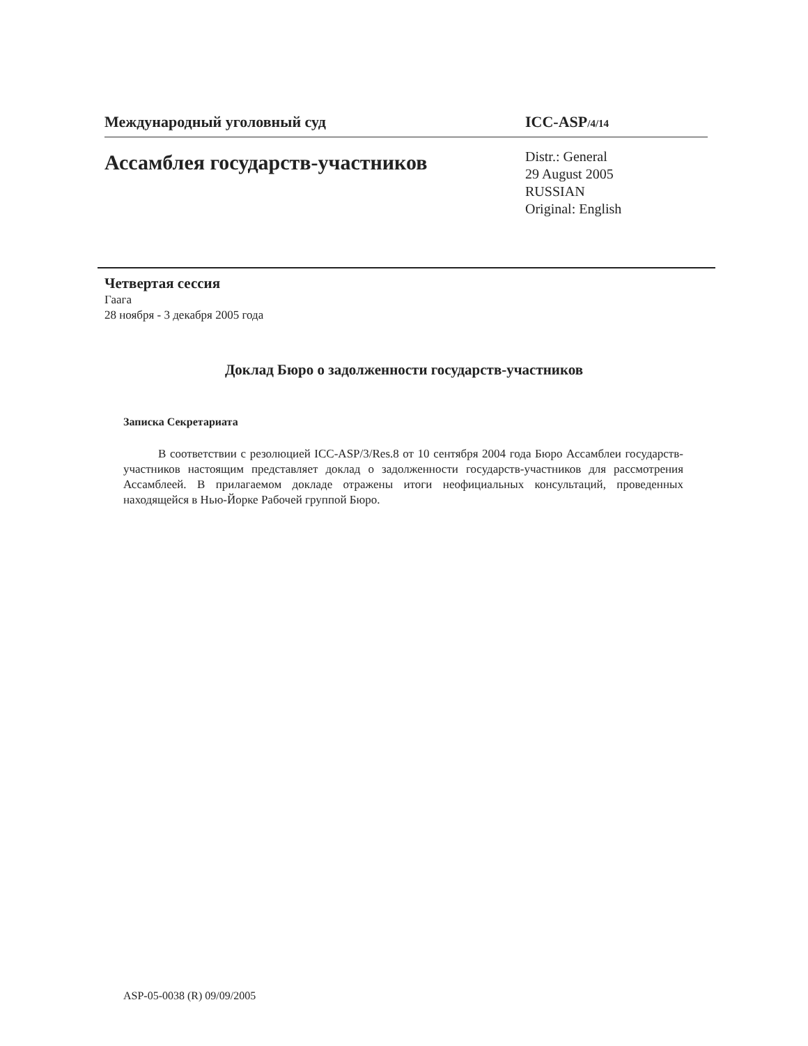Международный уголовный суд ICC-ASP/4/14
Ассамблея государств-участников
Distr.: General
29 August 2005
RUSSIAN
Original: English
Четвертая сессия
Гаага
28 ноября - 3 декабря 2005 года
Доклад Бюро о задолженности государств-участников
Записка Секретариата
В соответствии с резолюцией ICC-ASP/3/Res.8 от 10 сентября 2004 года Бюро Ассамблеи государств-участников настоящим представляет доклад о задолженности государств-участников для рассмотрения Ассамблеей. В прилагаемом докладе отражены итоги неофициальных консультаций, проведенных находящейся в Нью-Йорке Рабочей группой Бюро.
ASP-05-0038 (R) 09/09/2005